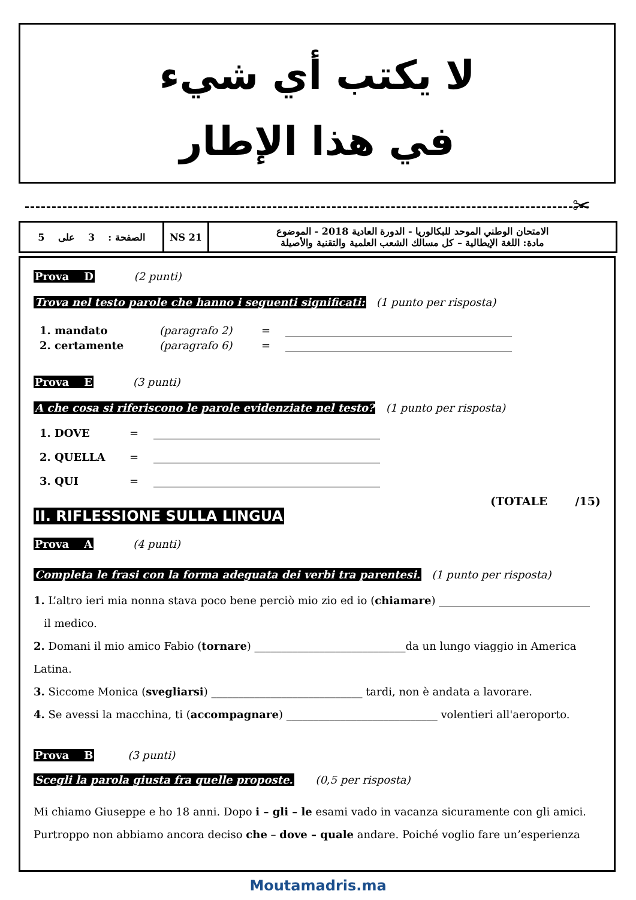لا يكتب أي شيء
في هذا الإطار
✂
| الصفحة : 3 على 5 | NS 21 | الامتحان الوطني الموحد للبكالوريا - الدورة العادية 2018 - الموضوع مادة: اللغة الإيطالية – كل مسالك الشعب العلمية والتقنية والأصيلة |
Prova D (2 punti)
Trova nel testo parole che hanno i seguenti significati: (1 punto per risposta)
1. mandato (paragrafo 2) = __________________________________________
2. certamente (paragrafo 6) = __________________________________________
Prova E (3 punti)
A che cosa si riferiscono le parole evidenziate nel testo? (1 punto per risposta)
1. DOVE = __________________________________________
2. QUELLA = __________________________________________
3. QUI = __________________________________________
(TOTALE /15)
II. RIFLESSIONE SULLA LINGUA
Prova A (4 punti)
Completa le frasi con la forma adeguata dei verbi tra parentesi. (1 punto per risposta)
1. L’altro ieri mia nonna stava poco bene perciò mio zio ed io (chiamare) ____________________________
il medico.
2. Domani il mio amico Fabio (tornare) ____________________________da un lungo viaggio in America Latina.
3. Siccome Monica (svegliarsi) ____________________________ tardi, non è andata a lavorare.
4. Se avessi la macchina, ti (accompagnare) ____________________________ volentieri all'aeroporto.
Prova B (3 punti)
Scegli la parola giusta fra quelle proposte. (0,5 per risposta)
Mi chiamo Giuseppe e ho 18 anni. Dopo i – gli – le esami vado in vacanza sicuramente con gli amici. Purtroppo non abbiamo ancora deciso che – dove – quale andare. Poiché voglio fare un’esperienza
Moutamadris.ma